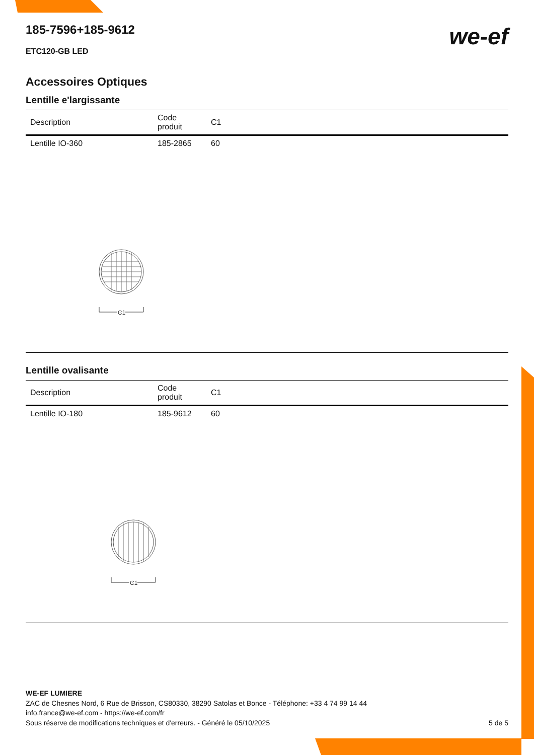we-ef
185-7596+185-9612
ETC120-GB LED
Accessoires Optiques
Lentille e'largissante
| Description | Code produit | C1 |
| --- | --- | --- |
| Lentille IO-360 | 185-2865 | 60 |
C1
Lentille ovalisante
| Description | Code produit | C1 |
| --- | --- | --- |
| Lentille IO-180 | 185-9612 | 60 |
C1
WE-EF LUMIERE
ZAC de Chesnes Nord, 6 Rue de Brisson, CS80330, 38290 Satolas et Bonce - Téléphone: +33 4 74 99 14 44
info.france@we-ef.com - https://we-ef.com/fr
Sous réserve de modifications techniques et d'erreurs. - Généré le 05/10/2025 5 de 5